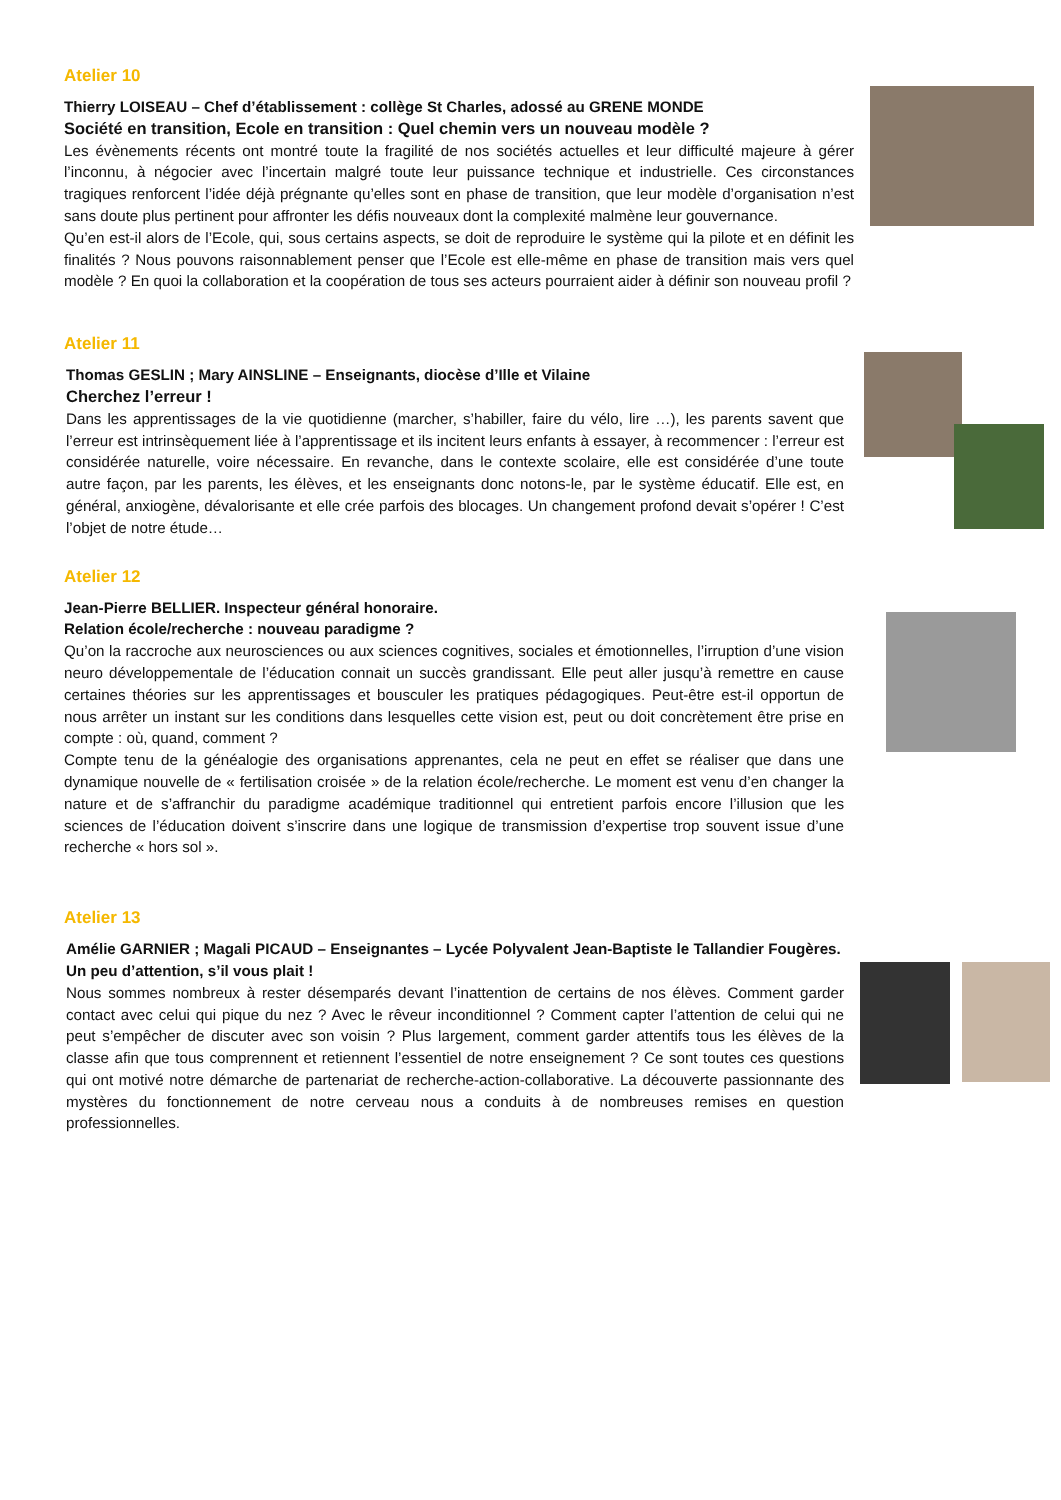Atelier 10
Thierry LOISEAU – Chef d’établissement : collège St Charles, adossé au GRENE MONDE
Société en transition, Ecole en transition : Quel chemin vers un nouveau modèle ?
Les évènements récents ont montré toute la fragilité de nos sociétés actuelles et leur difficulté majeure à gérer l’inconnu, à négocier avec l’incertain malgré toute leur puissance technique et industrielle. Ces circonstances tragiques renforcent l’idée déjà prégnante qu’elles sont en phase de transition, que leur modèle d’organisation n’est sans doute plus pertinent pour affronter les défis nouveaux dont la complexité malmène leur gouvernance.
Qu’en est-il alors de l’Ecole, qui, sous certains aspects, se doit de reproduire le système qui la pilote et en définit les finalités ? Nous pouvons raisonnablement penser que l’Ecole est elle-même en phase de transition mais vers quel modèle ? En quoi la collaboration et la coopération de tous ses acteurs pourraient aider à définir son nouveau profil ?
Atelier 11
Thomas GESLIN ; Mary AINSLINE – Enseignants, diocèse d’Ille et Vilaine
Cherchez l’erreur !
Dans les apprentissages de la vie quotidienne (marcher, s’habiller, faire du vélo, lire …), les parents savent que l’erreur est intrinsèquement liée à l’apprentissage et ils incitent leurs enfants à essayer, à recommencer : l’erreur est considérée naturelle, voire nécessaire. En revanche, dans le contexte scolaire, elle est considérée d’une toute autre façon, par les parents, les élèves, et les enseignants donc notons-le, par le système éducatif. Elle est, en général, anxiogène, dévalorisante et elle crée parfois des blocages. Un changement profond devait s’opérer ! C’est l’objet de notre étude…
Atelier 12
Jean-Pierre BELLIER. Inspecteur général honoraire.
Relation école/recherche : nouveau paradigme ?
Qu’on la raccroche aux neurosciences ou aux sciences cognitives, sociales et émotionnelles, l’irruption d’une vision neuro développementale de l’éducation connait un succès grandissant. Elle peut aller jusqu’à remettre en cause certaines théories sur les apprentissages et bousculer les pratiques pédagogiques. Peut-être est-il opportun de nous arrêter un instant sur les conditions dans lesquelles cette vision est, peut ou doit concrètement être prise en compte : où, quand, comment ?
Compte tenu de la généalogie des organisations apprenantes, cela ne peut en effet se réaliser que dans une dynamique nouvelle de « fertilisation croisée » de la relation école/recherche. Le moment est venu d’en changer la nature et de s’affranchir du paradigme académique traditionnel qui entretient parfois encore l’illusion que les sciences de l’éducation doivent s’inscrire dans une logique de transmission d’expertise trop souvent issue d’une recherche « hors sol ».
Atelier 13
Amélie GARNIER ; Magali PICAUD – Enseignantes – Lycée Polyvalent Jean-Baptiste le Tallandier Fougères.
Un peu d’attention, s’il vous plait !
Nous sommes nombreux à rester désemparés devant l’inattention de certains de nos élèves. Comment garder contact avec celui qui pique du nez ? Avec le rêveur inconditionnel ? Comment capter l’attention de celui qui ne peut s’empêcher de discuter avec son voisin ? Plus largement, comment garder attentifs tous les élèves de la classe afin que tous comprennent et retiennent l’essentiel de notre enseignement ? Ce sont toutes ces questions qui ont motivé notre démarche de partenariat de recherche-action-collaborative. La découverte passionnante des mystères du fonctionnement de notre cerveau nous a conduits à de nombreuses remises en question professionnelles.